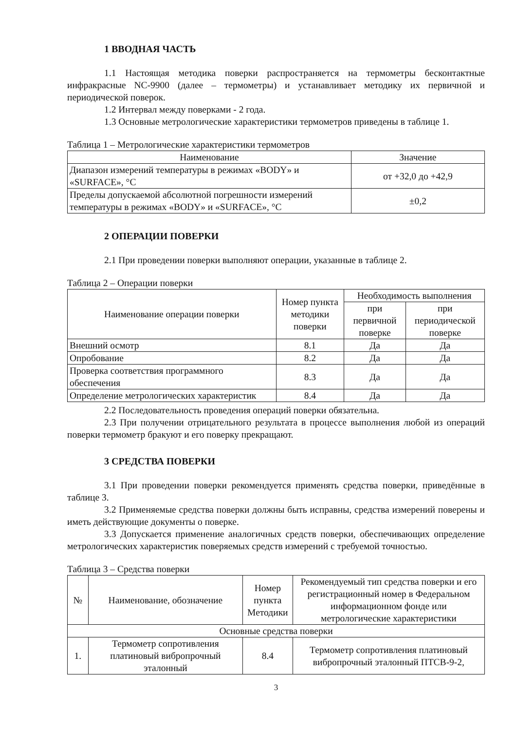1 ВВОДНАЯ ЧАСТЬ
1.1 Настоящая методика поверки распространяется на термометры бесконтактные инфракрасные NC-9900 (далее – термометры) и устанавливает методику их первичной и периодической поверок.
1.2 Интервал между поверками - 2 года.
1.3 Основные метрологические характеристики термометров приведены в таблице 1.
Таблица 1 – Метрологические характеристики термометров
| Наименование | Значение |
| --- | --- |
| Диапазон измерений температуры в режимах «BODY» и «SURFACE», °С | от +32,0 до +42,9 |
| Пределы допускаемой абсолютной погрешности измерений температуры в режимах «BODY» и «SURFACE», °С | ±0,2 |
2 ОПЕРАЦИИ ПОВЕРКИ
2.1 При проведении поверки выполняют операции, указанные в таблице 2.
Таблица 2 – Операции поверки
| Наименование операции поверки | Номер пункта методики поверки | Необходимость выполнения | |
| --- | --- | --- | --- |
| | | при первичной поверке | при периодической поверке |
| Внешний осмотр | 8.1 | Да | Да |
| Опробование | 8.2 | Да | Да |
| Проверка соответствия программного обеспечения | 8.3 | Да | Да |
| Определение метрологических характеристик | 8.4 | Да | Да |
2.2 Последовательность проведения операций поверки обязательна.
2.3 При получении отрицательного результата в процессе выполнения любой из операций поверки термометр бракуют и его поверку прекращают.
3 СРЕДСТВА ПОВЕРКИ
3.1 При проведении поверки рекомендуется применять средства поверки, приведённые в таблице 3.
3.2 Применяемые средства поверки должны быть исправны, средства измерений поверены и иметь действующие документы о поверке.
3.3 Допускается применение аналогичных средств поверки, обеспечивающих определение метрологических характеристик поверяемых средств измерений с требуемой точностью.
Таблица 3 – Средства поверки
| № | Наименование, обозначение | Номер пункта Методики | Рекомендуемый тип средства поверки и его регистрационный номер в Федеральном информационном фонде или метрологические характеристики |
| --- | --- | --- | --- |
| Основные средства поверки | | | |
| 1. | Термометр сопротивления платиновый вибропрочный эталонный | 8.4 | Термометр сопротивления платиновый вибропрочный эталонный ПТСВ-9-2, |
3